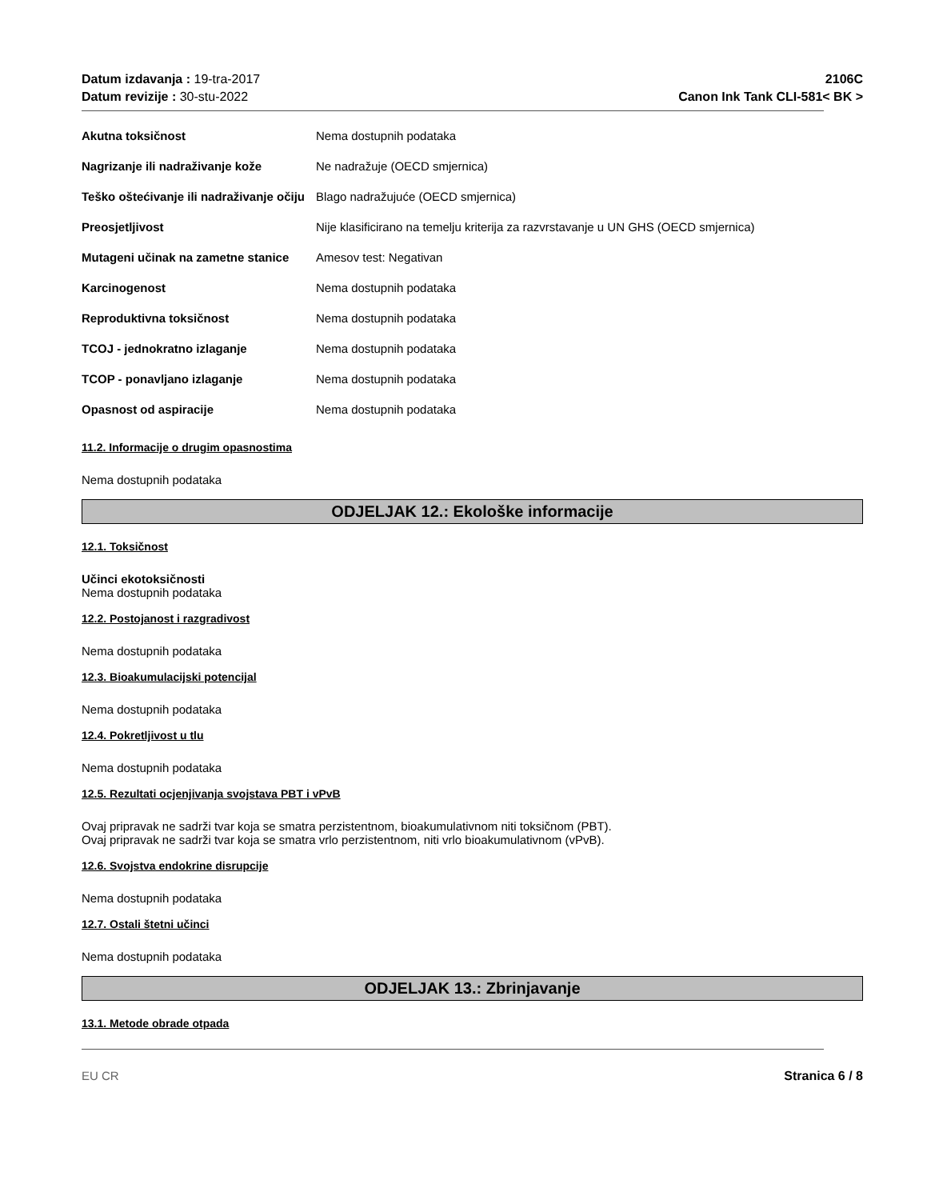Datum izdavanja : 19-tra-2017
Datum revizije : 30-stu-2022
2106C
Canon Ink Tank CLI-581< BK >
| Akutna toksičnost | Nema dostupnih podataka |
| Nagrizanje ili nadraživanje kože | Ne nadražuje (OECD smjernica) |
| Teško oštećivanje ili nadraživanje očiju | Blago nadražujuće (OECD smjernica) |
| Preosjetljivost | Nije klasificirano na temelju kriterija za razvrstavanje u UN GHS (OECD smjernica) |
| Mutageni učinak na zametne stanice | Amesov test: Negativan |
| Karcinogenost | Nema dostupnih podataka |
| Reproduktivna toksičnost | Nema dostupnih podataka |
| TCOJ - jednokratno izlaganje | Nema dostupnih podataka |
| TCOP - ponavljano izlaganje | Nema dostupnih podataka |
| Opasnost od aspiracije | Nema dostupnih podataka |
11.2. Informacije o drugim opasnostima
Nema dostupnih podataka
ODJELJAK 12.: Ekološke informacije
12.1. Toksičnost
Učinci ekotoksičnosti
Nema dostupnih podataka
12.2. Postojanost i razgradivost
Nema dostupnih podataka
12.3. Bioakumulacijski potencijal
Nema dostupnih podataka
12.4. Pokretljivost u tlu
Nema dostupnih podataka
12.5. Rezultati ocjenjivanja svojstava PBT i vPvB
Ovaj pripravak ne sadrži tvar koja se smatra perzistentnom, bioakumulativnom niti toksičnom (PBT).
Ovaj pripravak ne sadrži tvar koja se smatra vrlo perzistentnom, niti vrlo bioakumulativnom (vPvB).
12.6. Svojstva endokrine disrupcije
Nema dostupnih podataka
12.7. Ostali štetni učinci
Nema dostupnih podataka
ODJELJAK 13.: Zbrinjavanje
13.1. Metode obrade otpada
EU CR Stranica 6 / 8